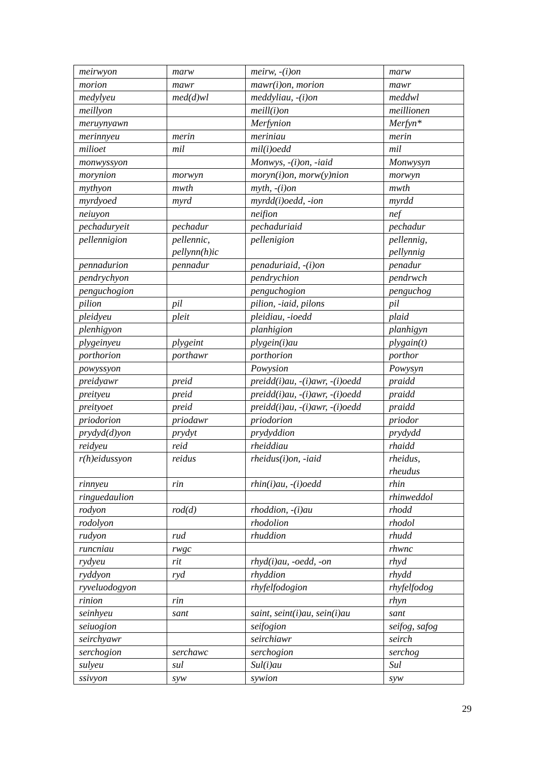| meirwyon | marw | meirw, -(i)on | marw |
| morion | mawr | mawr(i)on, morion | mawr |
| medylyeu | med(d)wl | meddyliau, -(i)on | meddwl |
| meillyon | | meill(i)on | meillionen |
| meruynyawn | | Merfynion | Merfyn* |
| merinnyeu | merin | meriniau | merin |
| milioet | mil | mil(i)oedd | mil |
| monwyssyon | | Monwys, -(i)on, -iaid | Monwysyn |
| morynion | morwyn | moryn(i)on, morw(y)nion | morwyn |
| mythyon | mwth | myth, -(i)on | mwth |
| myrdyoed | myrd | myrdd(i)oedd, -ion | myrdd |
| neiuyon | | neifion | nef |
| pechaduryeit | pechadur | pechaduriaid | pechadur |
| pellennigion | pellennic, pellynn(h)ic | pellenigion | pellennig, pellynnig |
| pennadurion | pennadur | penaduriaid, -(i)on | penadur |
| pendrychyon | | pendrychion | pendrwch |
| penguchogion | | penguchogion | penguchog |
| pilion | pil | pilion, -iaid, pilons | pil |
| pleidyeu | pleit | pleidiau, -ioedd | plaid |
| plenhigyon | | planhigion | planhigyn |
| plygeinyeu | plygeint | plygein(i)au | plygain(t) |
| porthorion | porthawr | porthorion | porthor |
| powyssyon | | Powysion | Powysyn |
| preidyawr | preid | preidd(i)au, -(i)awr, -(i)oedd | praidd |
| preityeu | preid | preidd(i)au, -(i)awr, -(i)oedd | praidd |
| preityoet | preid | preidd(i)au, -(i)awr, -(i)oedd | praidd |
| priodorion | priodawr | priodorion | priodor |
| prydyd(d)yon | prydyt | prydyddion | prydydd |
| reidyeu | reid | rheiddiau | rhaidd |
| r(h)eidussyon | reidus | rheidus(i)on, -iaid | rheidus, rheudus |
| rinnyeu | rin | rhin(i)au, -(i)oedd | rhin |
| ringuedaulion | | | rhinweddol |
| rodyon | rod(d) | rhoddion, -(i)au | rhodd |
| rodolyon | | rhodolion | rhodol |
| rudyon | rud | rhuddion | rhudd |
| runcniau | rwgc | | rhwnc |
| rydyeu | rit | rhyd(i)au, -oedd, -on | rhyd |
| ryddyon | ryd | rhyddion | rhydd |
| ryveluodogyon | | rhyfelfodogion | rhyfelfodog |
| rinion | rin | | rhyn |
| seinhyeu | sant | saint, seint(i)au, sein(i)au | sant |
| seiuogion | | seifogion | seifog, safog |
| seirchyawr | | seirchiawr | seirch |
| serchogion | serchawc | serchogion | serchog |
| sulyeu | sul | Sul(i)au | Sul |
| ssivyon | syw | sywion | syw |
29